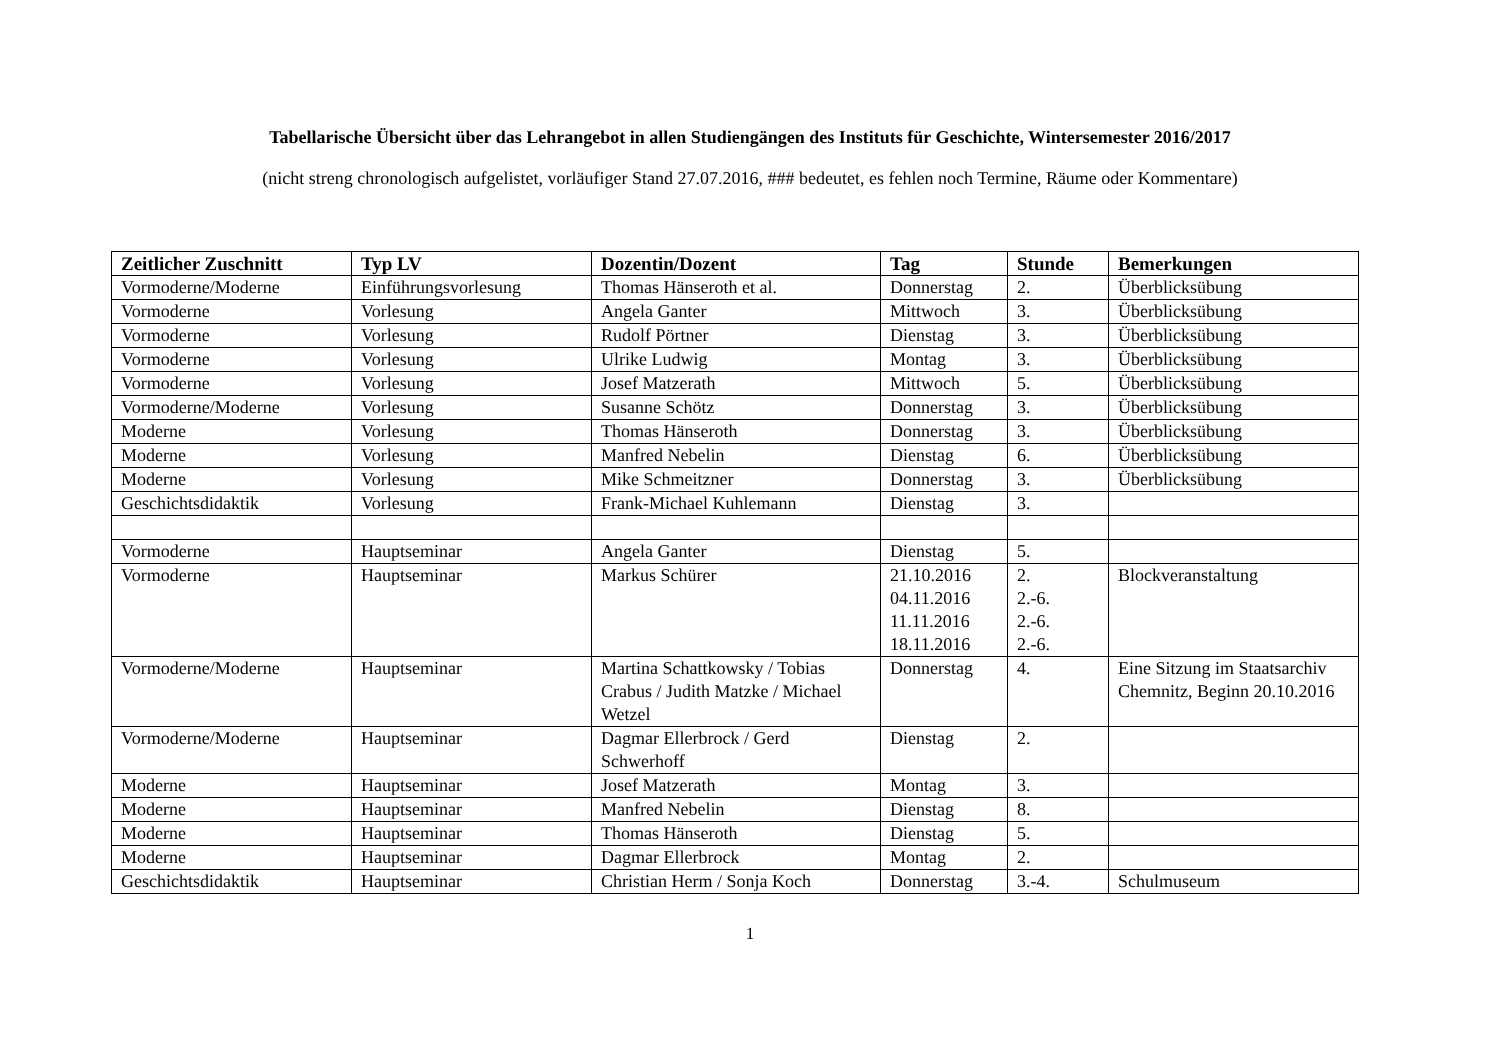Tabellarische Übersicht über das Lehrangebot in allen Studiengängen des Instituts für Geschichte, Wintersemester 2016/2017
(nicht streng chronologisch aufgelistet, vorläufiger Stand 27.07.2016, ### bedeutet, es fehlen noch Termine, Räume oder Kommentare)
| Zeitlicher Zuschnitt | Typ LV | Dozentin/Dozent | Tag | Stunde | Bemerkungen |
| --- | --- | --- | --- | --- | --- |
| Vormoderne/Moderne | Einführungsvorlesung | Thomas Hänseroth et al. | Donnerstag | 2. | Überblicksübung |
| Vormoderne | Vorlesung | Angela Ganter | Mittwoch | 3. | Überblicksübung |
| Vormoderne | Vorlesung | Rudolf Pörtner | Dienstag | 3. | Überblicksübung |
| Vormoderne | Vorlesung | Ulrike Ludwig | Montag | 3. | Überblicksübung |
| Vormoderne | Vorlesung | Josef Matzerath | Mittwoch | 5. | Überblicksübung |
| Vormoderne/Moderne | Vorlesung | Susanne Schötz | Donnerstag | 3. | Überblicksübung |
| Moderne | Vorlesung | Thomas Hänseroth | Donnerstag | 3. | Überblicksübung |
| Moderne | Vorlesung | Manfred Nebelin | Dienstag | 6. | Überblicksübung |
| Moderne | Vorlesung | Mike Schmeitzner | Donnerstag | 3. | Überblicksübung |
| Geschichtsdidaktik | Vorlesung | Frank-Michael Kuhlemann | Dienstag | 3. | |
| Vormoderne | Hauptseminar | Angela Ganter | Dienstag | 5. | |
| Vormoderne | Hauptseminar | Markus Schürer | 21.10.2016 04.11.2016 11.11.2016 18.11.2016 | 2. 2.-6. 2.-6. 2.-6. | Blockveranstaltung |
| Vormoderne/Moderne | Hauptseminar | Martina Schattkowsky / Tobias Crabus / Judith Matzke / Michael Wetzel | Donnerstag | 4. | Eine Sitzung im Staatsarchiv Chemnitz, Beginn 20.10.2016 |
| Vormoderne/Moderne | Hauptseminar | Dagmar Ellerbrock / Gerd Schwerhoff | Dienstag | 2. | |
| Moderne | Hauptseminar | Josef Matzerath | Montag | 3. | |
| Moderne | Hauptseminar | Manfred Nebelin | Dienstag | 8. | |
| Moderne | Hauptseminar | Thomas Hänseroth | Dienstag | 5. | |
| Moderne | Hauptseminar | Dagmar Ellerbrock | Montag | 2. | |
| Geschichtsdidaktik | Hauptseminar | Christian Herm / Sonja Koch | Donnerstag | 3.-4. | Schulmuseum |
1